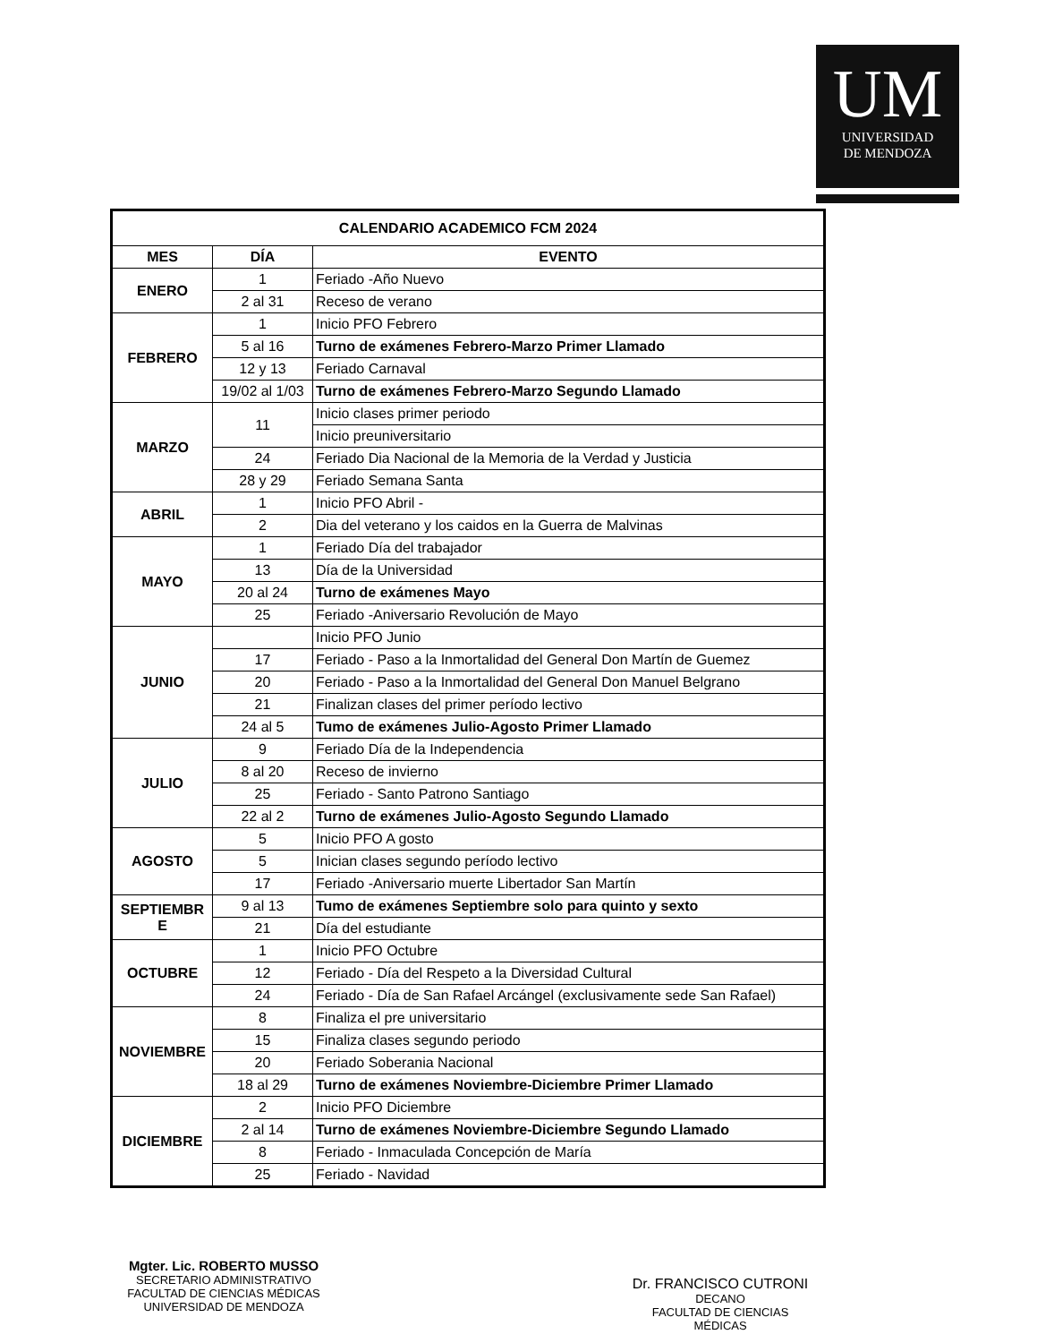UM
UNIVERSIDAD
DE MENDOZA
| CALENDARIO ACADEMICO FCM 2024 | | |
| --- | --- | --- |
| MES | DÍA | EVENTO |
| ENERO | 1 | Feriado -Año Nuevo |
| | 2 al 31 | Receso de verano |
| FEBRERO | 1 | Inicio PFO Febrero |
| | 5 al 16 | Turno de exámenes Febrero-Marzo Primer Llamado |
| | 12 y 13 | Feriado Carnaval |
| | 19/02 al 1/03 | Turno de exámenes Febrero-Marzo Segundo Llamado |
| MARZO | 11 | Inicio clases primer periodo |
| | | Inicio preuniversitario |
| | 24 | Feriado Dia Nacional de la Memoria de la Verdad y Justicia |
| | 28 y 29 | Feriado Semana Santa |
| ABRIL | 1 | Inicio PFO Abril - |
| | 2 | Dia del veterano y los caidos en la Guerra de Malvinas |
| MAYO | 1 | Feriado Día del trabajador |
| | 13 | Día de la Universidad |
| | 20 al 24 | Turno de exámenes Mayo |
| | 25 | Feriado -Aniversario Revolución de Mayo |
| JUNIO | | Inicio PFO Junio |
| | 17 | Feriado - Paso a la Inmortalidad del General Don Martín de Guemez |
| | 20 | Feriado - Paso a la Inmortalidad del General Don Manuel Belgrano |
| | 21 | Finalizan clases del primer período lectivo |
| | 24 al 5 | Tumo de exámenes Julio-Agosto Primer Llamado |
| JULIO | 9 | Feriado Día de la Independencia |
| | 8 al 20 | Receso de invierno |
| | 25 | Feriado - Santo Patrono Santiago |
| | 22 al 2 | Turno de exámenes Julio-Agosto Segundo Llamado |
| AGOSTO | 5 | Inicio PFO A gosto |
| | 5 | Inician clases segundo período lectivo |
| | 17 | Feriado -Aniversario muerte Libertador San Martín |
| SEPTIEMBR E | 9 al 13 | Tumo de exámenes Septiembre solo para quinto y sexto |
| | 21 | Día del estudiante |
| OCTUBRE | 1 | Inicio PFO Octubre |
| | 12 | Feriado - Día del Respeto a la Diversidad Cultural |
| | 24 | Feriado - Día de San Rafael Arcángel (exclusivamente sede San Rafael) |
| NOVIEMBRE | 8 | Finaliza el pre universitario |
| | 15 | Finaliza clases segundo periodo |
| | 20 | Feriado Soberania Nacional |
| | 18 al 29 | Turno de exámenes Noviembre-Diciembre Primer Llamado |
| DICIEMBRE | 2 | Inicio PFO Diciembre |
| | 2 al 14 | Turno de exámenes Noviembre-Diciembre Segundo Llamado |
| | 8 | Feriado - Inmaculada Concepción de María |
| | 25 | Feriado - Navidad |
Mgter. Lic. ROBERTO MUSSO
SECRETARIO ADMINISTRATIVO
FACULTAD DE CIENCIAS MÉDICAS
UNIVERSIDAD DE MENDOZA
Dr. FRANCISCO CUTRONI
DECANO
FACULTAD DE CIENCIAS MÉDICAS